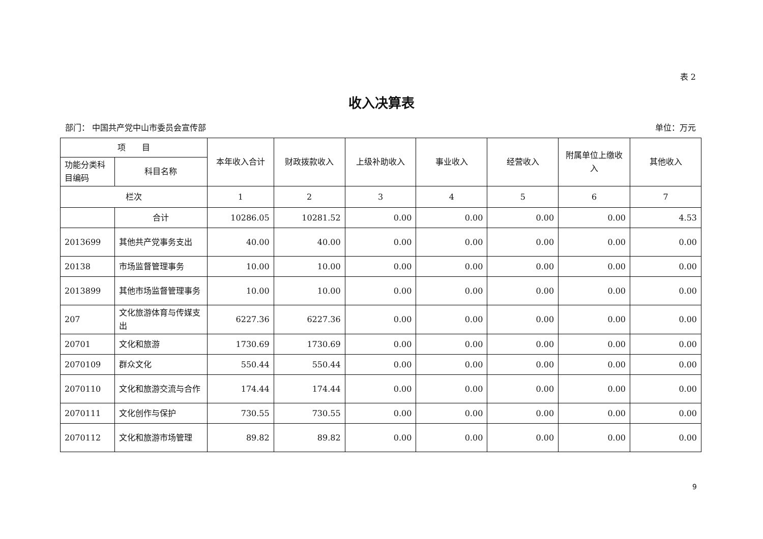表 2
收入决算表
部门： 中国共产党中山市委员会宣传部 单位：万元
| 项 目 | | 本年收入合计 | 财政拨款收入 | 上级补助收入 | 事业收入 | 经营收入 | 附属单位上缴收入 | 其他收入 |
| --- | --- | --- | --- | --- | --- | --- | --- | --- |
| 功能分类科目编码 | 科目名称 | | | | | | | |
| 栏次 | | 1 | 2 | 3 | 4 | 5 | 6 | 7 |
| | 合计 | 10286.05 | 10281.52 | 0.00 | 0.00 | 0.00 | 0.00 | 4.53 |
| 2013699 | 其他共产党事务支出 | 40.00 | 40.00 | 0.00 | 0.00 | 0.00 | 0.00 | 0.00 |
| 20138 | 市场监督管理事务 | 10.00 | 10.00 | 0.00 | 0.00 | 0.00 | 0.00 | 0.00 |
| 2013899 | 其他市场监督管理事务 | 10.00 | 10.00 | 0.00 | 0.00 | 0.00 | 0.00 | 0.00 |
| 207 | 文化旅游体育与传媒支出 | 6227.36 | 6227.36 | 0.00 | 0.00 | 0.00 | 0.00 | 0.00 |
| 20701 | 文化和旅游 | 1730.69 | 1730.69 | 0.00 | 0.00 | 0.00 | 0.00 | 0.00 |
| 2070109 | 群众文化 | 550.44 | 550.44 | 0.00 | 0.00 | 0.00 | 0.00 | 0.00 |
| 2070110 | 文化和旅游交流与合作 | 174.44 | 174.44 | 0.00 | 0.00 | 0.00 | 0.00 | 0.00 |
| 2070111 | 文化创作与保护 | 730.55 | 730.55 | 0.00 | 0.00 | 0.00 | 0.00 | 0.00 |
| 2070112 | 文化和旅游市场管理 | 89.82 | 89.82 | 0.00 | 0.00 | 0.00 | 0.00 | 0.00 |
9